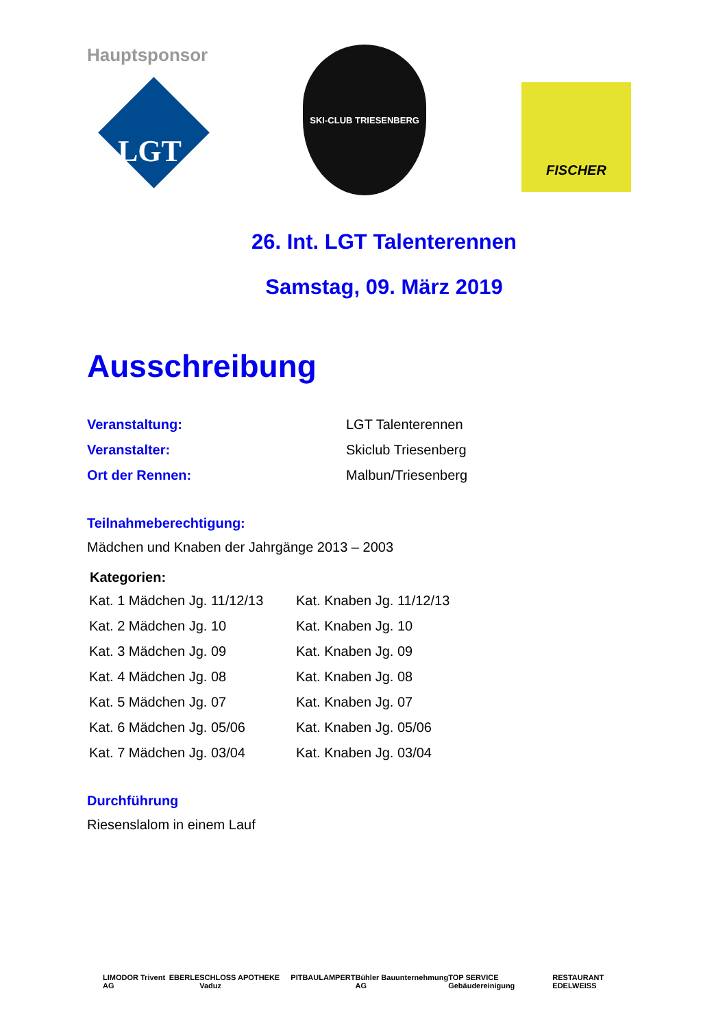Hauptsponsor
LGT
SKI-CLUB TRIESENBERG
FISCHER
26. Int. LGT Talenterennen
Samstag, 09. März 2019
Ausschreibung
| Veranstaltung: | LGT Talenterennen |
| Veranstalter: | Skiclub Triesenberg |
| Ort der Rennen: | Malbun/Triesenberg |
Teilnahmeberechtigung:
Mädchen und Knaben der Jahrgänge 2013 – 2003
| Kategorien: | |
| --- | --- |
| Kat. 1 Mädchen Jg. 11/12/13 | Kat. Knaben Jg. 11/12/13 |
| Kat. 2 Mädchen Jg. 10 | Kat. Knaben Jg. 10 |
| Kat. 3 Mädchen Jg. 09 | Kat. Knaben Jg. 09 |
| Kat. 4 Mädchen Jg. 08 | Kat. Knaben Jg. 08 |
| Kat. 5 Mädchen Jg. 07 | Kat. Knaben Jg. 07 |
| Kat. 6 Mädchen Jg. 05/06 | Kat. Knaben Jg. 05/06 |
| Kat. 7 Mädchen Jg. 03/04 | Kat. Knaben Jg. 03/04 |
Durchführung
Riesenslalom in einem Lauf
LIMODOR Trivent AG EBERLE SCHLOSS APOTHEKE Vaduz PITBAU LAMPERT Bühler Bauunternehmung AG TOP SERVICE Gebäudereinigung RESTAURANT EDELWEISS